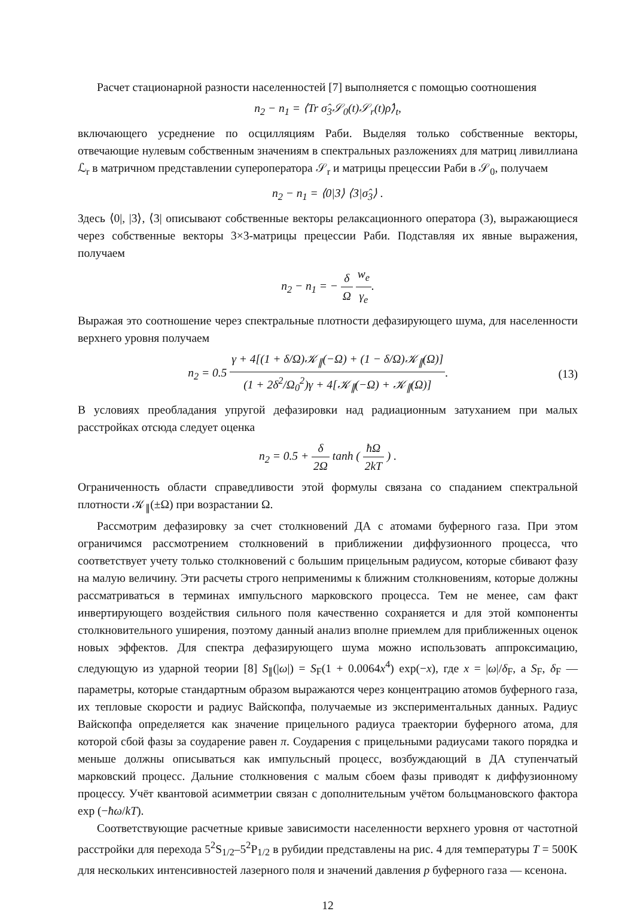Расчет стационарной разности населенностей [7] выполняется с помощью соотношения
n<sub>2</sub> − n<sub>1</sub> = ⟨Tr σ̂<sub>3</sub>𝒮<sub>0</sub>(t)𝒮<sub>r</sub>(t)ρ̂⟩<sub>t</sub>,
включающего усреднение по осцилляциям Раби. Выделяя только собственные векторы, отвечающие нулевым собственным значениям в спектральных разложениях для матриц ливиллиана ℒ<sub>r</sub> в матричном представлении супероператора 𝒮<sub>r</sub> и матрицы прецессии Раби в 𝒮<sub>0</sub>, получаем
n<sub>2</sub> − n<sub>1</sub> = ⟨0|3⟩ ⟨3|σ̂<sub>3</sub>⟩ .
Здесь ⟨0|, |3⟩, ⟨3| описывают собственные векторы релаксационного оператора (3), выражающиеся через собственные векторы 3×3-матрицы прецессии Раби. Подставляя их явные выражения, получаем
n<sub>2</sub> − n<sub>1</sub> = − δ Ω w<sub>e</sub> γ<sub>e</sub>.
Выражая это соотношение через спектральные плотности дефазирующего шума, для населенности верхнего уровня получаем
n<sub>2</sub> = 0.5 γ + 4[(1 + δ/Ω)𝒦<sub>∥</sub>(−Ω) + (1 − δ/Ω)𝒦<sub>∥</sub>(Ω)] (1 + 2δ<sup>2</sup>/Ω<sub>0</sub><sup>2</sup>)γ + 4[𝒦<sub>∥</sub>(−Ω) + 𝒦<sub>∥</sub>(Ω)]. (13)
В условиях преобладания упругой дефазировки над радиационным затуханием при малых расстройках отсюда следует оценка
n<sub>2</sub> = 0.5 + δ 2Ω tanh ( ħΩ 2kT ) .
Ограниченность области справедливости этой формулы связана со спаданием спектральной плотности 𝒦<sub>∥</sub>(±Ω) при возрастании Ω.
Рассмотрим дефазировку за счет столкновений ДА с атомами буферного газа. При этом ограничимся рассмотрением столкновений в приближении диффузионного процесса, что соответствует учету только столкновений с большим прицельным радиусом, которые сбивают фазу на малую величину. Эти расчеты строго неприменимы к ближним столкновениям, которые должны рассматриваться в терминах импульсного марковского процесса. Тем не менее, сам факт инвертирующего воздействия сильного поля качественно сохраняется и для этой компоненты столкновительного уширения, поэтому данный анализ вполне приемлем для приближенных оценок новых эффектов. Для спектра дефазирующего шума можно использовать аппроксимацию, следующую из ударной теории [8] S<sub>∥</sub>(|ω|) = S<sub>F</sub>(1 + 0.0064x<sup>4</sup>) exp(−x), где x = |ω|/δ<sub>F</sub>, а S<sub>F</sub>, δ<sub>F</sub> — параметры, которые стандартным образом выражаются через концентрацию атомов буферного газа, их тепловые скорости и радиус Вайскопфа, получаемые из экспериментальных данных. Радиус Вайскопфа определяется как значение прицельного радиуса траектории буферного атома, для которой сбой фазы за соударение равен π. Соударения с прицельными радиусами такого порядка и меньше должны описываться как импульсный процесс, возбуждающий в ДА ступенчатый марковский процесс. Дальние столкновения с малым сбоем фазы приводят к диффузионному процессу. Учёт квантовой асимметрии связан с дополнительным учётом больцмановского фактора exp (−ħω/kT).
Соответствующие расчетные кривые зависимости населенности верхнего уровня от частотной расстройки для перехода 5<sup>2</sup>S<sub>1/2</sub>–5<sup>2</sup>P<sub>1/2</sub> в рубидии представлены на рис. 4 для температуры T = 500K для нескольких интенсивностей лазерного поля и значений давления p буферного газа — ксенона.
12